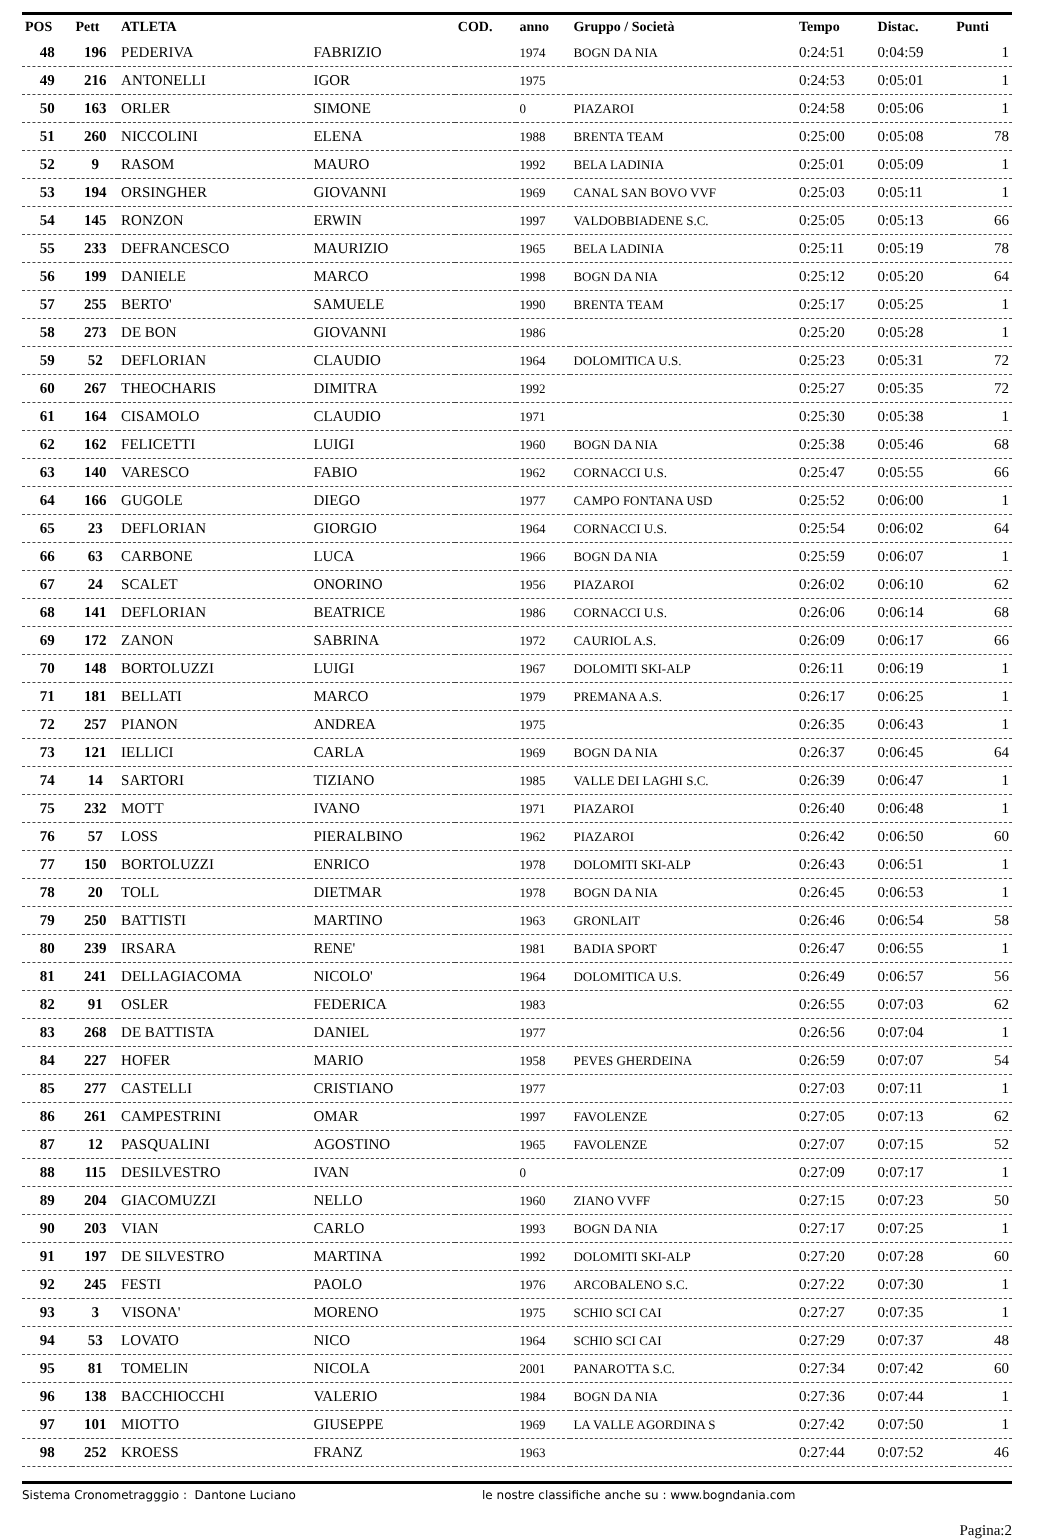| POS | Pett | ATLETA | | COD. | anno | Gruppo / Società | Tempo | Distac. | Punti |
| --- | --- | --- | --- | --- | --- | --- | --- | --- | --- |
| 48 | 196 | PEDERIVA | FABRIZIO | | 1974 | BOGN DA NIA | 0:24:51 | 0:04:59 | 1 |
| 49 | 216 | ANTONELLI | IGOR | | 1975 | | 0:24:53 | 0:05:01 | 1 |
| 50 | 163 | ORLER | SIMONE | | 0 | PIAZAROI | 0:24:58 | 0:05:06 | 1 |
| 51 | 260 | NICCOLINI | ELENA | | 1988 | BRENTA TEAM | 0:25:00 | 0:05:08 | 78 |
| 52 | 9 | RASOM | MAURO | | 1992 | BELA LADINIA | 0:25:01 | 0:05:09 | 1 |
| 53 | 194 | ORSINGHER | GIOVANNI | | 1969 | CANAL SAN BOVO VVF | 0:25:03 | 0:05:11 | 1 |
| 54 | 145 | RONZON | ERWIN | | 1997 | VALDOBBIADENE S.C. | 0:25:05 | 0:05:13 | 66 |
| 55 | 233 | DEFRANCESCO | MAURIZIO | | 1965 | BELA LADINIA | 0:25:11 | 0:05:19 | 78 |
| 56 | 199 | DANIELE | MARCO | | 1998 | BOGN DA NIA | 0:25:12 | 0:05:20 | 64 |
| 57 | 255 | BERTO' | SAMUELE | | 1990 | BRENTA TEAM | 0:25:17 | 0:05:25 | 1 |
| 58 | 273 | DE BON | GIOVANNI | | 1986 | | 0:25:20 | 0:05:28 | 1 |
| 59 | 52 | DEFLORIAN | CLAUDIO | | 1964 | DOLOMITICA U.S. | 0:25:23 | 0:05:31 | 72 |
| 60 | 267 | THEOCHARIS | DIMITRA | | 1992 | | 0:25:27 | 0:05:35 | 72 |
| 61 | 164 | CISAMOLO | CLAUDIO | | 1971 | | 0:25:30 | 0:05:38 | 1 |
| 62 | 162 | FELICETTI | LUIGI | | 1960 | BOGN DA NIA | 0:25:38 | 0:05:46 | 68 |
| 63 | 140 | VARESCO | FABIO | | 1962 | CORNACCI U.S. | 0:25:47 | 0:05:55 | 66 |
| 64 | 166 | GUGOLE | DIEGO | | 1977 | CAMPO FONTANA USD | 0:25:52 | 0:06:00 | 1 |
| 65 | 23 | DEFLORIAN | GIORGIO | | 1964 | CORNACCI U.S. | 0:25:54 | 0:06:02 | 64 |
| 66 | 63 | CARBONE | LUCA | | 1966 | BOGN DA NIA | 0:25:59 | 0:06:07 | 1 |
| 67 | 24 | SCALET | ONORINO | | 1956 | PIAZAROI | 0:26:02 | 0:06:10 | 62 |
| 68 | 141 | DEFLORIAN | BEATRICE | | 1986 | CORNACCI U.S. | 0:26:06 | 0:06:14 | 68 |
| 69 | 172 | ZANON | SABRINA | | 1972 | CAURIOL A.S. | 0:26:09 | 0:06:17 | 66 |
| 70 | 148 | BORTOLUZZI | LUIGI | | 1967 | DOLOMITI SKI-ALP | 0:26:11 | 0:06:19 | 1 |
| 71 | 181 | BELLATI | MARCO | | 1979 | PREMANA A.S. | 0:26:17 | 0:06:25 | 1 |
| 72 | 257 | PIANON | ANDREA | | 1975 | | 0:26:35 | 0:06:43 | 1 |
| 73 | 121 | IELLICI | CARLA | | 1969 | BOGN DA NIA | 0:26:37 | 0:06:45 | 64 |
| 74 | 14 | SARTORI | TIZIANO | | 1985 | VALLE DEI LAGHI S.C. | 0:26:39 | 0:06:47 | 1 |
| 75 | 232 | MOTT | IVANO | | 1971 | PIAZAROI | 0:26:40 | 0:06:48 | 1 |
| 76 | 57 | LOSS | PIERALBINO | | 1962 | PIAZAROI | 0:26:42 | 0:06:50 | 60 |
| 77 | 150 | BORTOLUZZI | ENRICO | | 1978 | DOLOMITI SKI-ALP | 0:26:43 | 0:06:51 | 1 |
| 78 | 20 | TOLL | DIETMAR | | 1978 | BOGN DA NIA | 0:26:45 | 0:06:53 | 1 |
| 79 | 250 | BATTISTI | MARTINO | | 1963 | GRONLAIT | 0:26:46 | 0:06:54 | 58 |
| 80 | 239 | IRSARA | RENE' | | 1981 | BADIA SPORT | 0:26:47 | 0:06:55 | 1 |
| 81 | 241 | DELLAGIACOMA | NICOLO' | | 1964 | DOLOMITICA U.S. | 0:26:49 | 0:06:57 | 56 |
| 82 | 91 | OSLER | FEDERICA | | 1983 | | 0:26:55 | 0:07:03 | 62 |
| 83 | 268 | DE BATTISTA | DANIEL | | 1977 | | 0:26:56 | 0:07:04 | 1 |
| 84 | 227 | HOFER | MARIO | | 1958 | PEVES GHERDEINA | 0:26:59 | 0:07:07 | 54 |
| 85 | 277 | CASTELLI | CRISTIANO | | 1977 | | 0:27:03 | 0:07:11 | 1 |
| 86 | 261 | CAMPESTRINI | OMAR | | 1997 | FAVOLENZE | 0:27:05 | 0:07:13 | 62 |
| 87 | 12 | PASQUALINI | AGOSTINO | | 1965 | FAVOLENZE | 0:27:07 | 0:07:15 | 52 |
| 88 | 115 | DESILVESTRO | IVAN | | 0 | | 0:27:09 | 0:07:17 | 1 |
| 89 | 204 | GIACOMUZZI | NELLO | | 1960 | ZIANO VVFF | 0:27:15 | 0:07:23 | 50 |
| 90 | 203 | VIAN | CARLO | | 1993 | BOGN DA NIA | 0:27:17 | 0:07:25 | 1 |
| 91 | 197 | DE SILVESTRO | MARTINA | | 1992 | DOLOMITI SKI-ALP | 0:27:20 | 0:07:28 | 60 |
| 92 | 245 | FESTI | PAOLO | | 1976 | ARCOBALENO S.C. | 0:27:22 | 0:07:30 | 1 |
| 93 | 3 | VISONA' | MORENO | | 1975 | SCHIO SCI CAI | 0:27:27 | 0:07:35 | 1 |
| 94 | 53 | LOVATO | NICO | | 1964 | SCHIO SCI CAI | 0:27:29 | 0:07:37 | 48 |
| 95 | 81 | TOMELIN | NICOLA | | 2001 | PANAROTTA S.C. | 0:27:34 | 0:07:42 | 60 |
| 96 | 138 | BACCHIOCCHI | VALERIO | | 1984 | BOGN DA NIA | 0:27:36 | 0:07:44 | 1 |
| 97 | 101 | MIOTTO | GIUSEPPE | | 1969 | LA VALLE AGORDINA S | 0:27:42 | 0:07:50 | 1 |
| 98 | 252 | KROESS | FRANZ | | 1963 | | 0:27:44 | 0:07:52 | 46 |
Sistema Cronometragggio : Dantone Luciano le nostre classifiche anche su : www.bogndania.com
Pagina:2